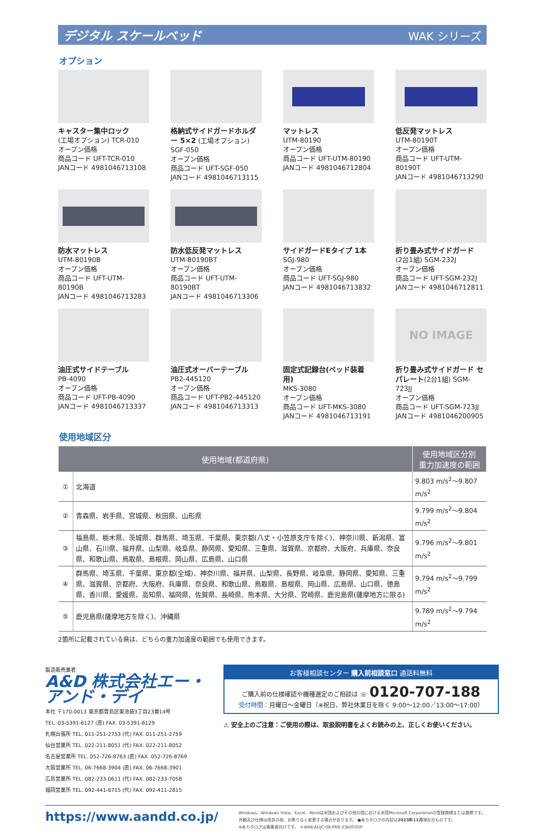デジタル スケールベッド WAK シリーズ
オプション
キャスター集中ロック
(工場オプション) TCR-010
オープン価格
商品コード UFT-TCR-010
JANコード 4981046713108
格納式サイドガードホルダー 5×2 (工場オプション) SGF-050
オープン価格
商品コード UFT-SGF-050
JANコード 4981046713115
マットレス
UTM-80190
オープン価格
商品コード UFT-UTM-80190
JANコード 4981046712804
低反発マットレス
UTM-80190T
オープン価格
商品コード UFT-UTM-80190T
JANコード 4981046713290
防水マットレス
UTM-80190B
オープン価格
商品コード UFT-UTM-80190B
JANコード 4981046713283
防水低反発マットレス
UTM-80190BT
オープン価格
商品コード UFT-UTM-80190BT
JANコード 4981046713306
サイドガードEタイプ 1本
SGJ-980
オープン価格
商品コード UFT-SGJ-980
JANコード 4981046713832
折り畳み式サイドガード
(2台1組) SGM-232J
オープン価格
商品コード UFT-SGM-232J
JANコード 4981046712811
油圧式サイドテーブル
PB-4090
オープン価格
商品コード UFT-PB-4090
JANコード 4981046713337
油圧式オーバーテーブル
PB2-445120
オープン価格
商品コード UFT-PB2-445120
JANコード 4981046713313
固定式記録台(ベッド装着用)
MKS-3080
オープン価格
商品コード UFT-MKS-3080
JANコード 4981046713191
NO IMAGE
折り畳み式サイドガード セパレート(2台1組) SGM-723JJ
オープン価格
商品コード UFT-SGM-723JJ
JANコード 4981046200905
使用地域区分
| 使用地域(都道府県) | | 使用地域区分別 重力加速度の範囲 |
| --- | --- | --- |
| ① | 北海道 | 9.803 m/s<sup>2</sup>～9.807 m/s<sup>2</sup> |
| ② | 青森県、岩手県、宮城県、秋田県、山形県 | 9.799 m/s<sup>2</sup>～9.804 m/s<sup>2</sup> |
| ③ | 福島県、栃木県、茨城県、群馬県、埼玉県、千葉県、東京都(八丈・小笠原支庁を除く)、神奈川県、新潟県、富山県、石川県、福井県、山梨県、岐阜県、静岡県、愛知県、三重県、滋賀県、京都府、大阪府、兵庫県、奈良県、和歌山県、鳥取県、島根県、岡山県、広島県、山口県 | 9.796 m/s<sup>2</sup>～9.801 m/s<sup>2</sup> |
| ④ | 群馬県、埼玉県、千葉県、東京都(全域)、神奈川県、福井県、山梨県、長野県、岐阜県、静岡県、愛知県、三重県、滋賀県、京都府、大阪府、兵庫県、奈良県、和歌山県、鳥取県、島根県、岡山県、広島県、山口県、徳島県、香川県、愛媛県、高知県、福岡県、佐賀県、長崎県、熊本県、大分県、宮崎県、鹿児島県(薩摩地方に限る) | 9.794 m/s<sup>2</sup>～9.799 m/s<sup>2</sup> |
| ⑤ | 鹿児島県(薩摩地方を除く)、沖縄県 | 9.789 m/s<sup>2</sup>～9.794 m/s<sup>2</sup> |
2箇所に記載されている県は、どちらの重力加速度の範囲でも使用できます。
製造販売業者
A&D 株式会社エー・アンド・デイ
本社 〒170-0013 東京都豊島区東池袋3丁目23番14号
TEL. 03-5391-6127 (直) FAX. 03-5391-6129
札幌出張所 TEL. 011-251-2753 (代) FAX. 011-251-2759
仙台営業所 TEL. 022-211-8051 (代) FAX. 022-211-8052
名古屋営業所 TEL. 052-726-8763 (直) FAX. 052-726-8769
大阪営業所 TEL. 06-7668-3904 (直) FAX. 06-7668-3901
広島営業所 TEL. 082-233-0611 (代) FAX. 082-233-7058
福岡営業所 TEL. 092-441-6715 (代) FAX. 092-411-2815
お客様相談センター 購入前相談窓口 通話料無料
ご購入前の仕様確認や機種選定のご相談は ☏ 0120-707-188
受付時間：月曜日～金曜日（※祝日、弊社休業日を除く 9:00～12:00／13:00～17:00）
⚠ 安全上のご注意：ご使用の際は、取扱説明書をよくお読みの上、正しくお使いください。
https://www.aandd.co.jp/
Windows、Windows Vista、Excel、Wordは米国およびその他の国における米国Microsoft Corporationの登録商標または商標です。
外観及び仕様は改良の為、お断りなく変更する場合があります。 ●本カタログの内容は2023年11月現在のものです。
※本カタログは事業者向けです。 ＊WAK-ADJC-08-PR8-23b003GP